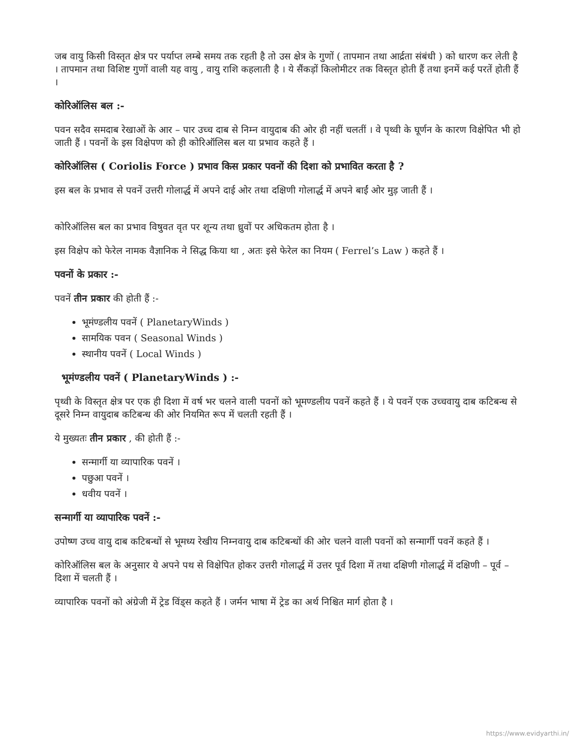जब वायु किसी विस्तृत क्षेत्र पर पर्याप्त लम्बे समय तक रहती है तो उस क्षेत्र के गुणों ( तापमान तथा आर्द्रता संबंधी ) को धारण कर लेती है । तापमान तथा विशिष्ट गुणों वाली यह वायु , वायु राशि कहलाती है । ये सैंकड़ों किलोमीटर तक विस्तृत होती हैं तथा इनमें कई परतें होती हैं ।
कोरिऑलिस बल :-
पवन सदैव समदाब रेखाओं के आर – पार उच्च दाब से निम्न वायुदाब की ओर ही नहीं चलतीं । वे पृथ्वी के घूर्णन के कारण विक्षेपित भी हो जाती हैं । पवनों के इस विक्षेपण को ही कोरिऑलिस बल या प्रभाव कहते हैं ।
कोरिऑलिस ( Coriolis Force ) प्रभाव किस प्रकार पवनों की दिशा को प्रभावित करता है ?
इस बल के प्रभाव से पवनें उत्तरी गोलार्द्ध में अपने दाई ओर तथा दक्षिणी गोलार्द्ध में अपने बाईं ओर मुड़ जाती हैं ।
कोरिऑलिस बल का प्रभाव विषुवत वृत पर शून्य तथा ध्रुवों पर अधिकतम होता है ।
इस विक्षेप को फेरेल नामक वैज्ञानिक ने सिद्ध किया था , अतः इसे फेरेल का नियम ( Ferrel’s Law ) कहते हैं ।
पवनों के प्रकार :-
पवनें तीन प्रकार की होती हैं :-
भूमंण्डलीय पवनें ( PlanetaryWinds )
सामयिक पवन ( Seasonal Winds )
स्थानीय पवनें ( Local Winds )
भूमंण्डलीय पवनें ( PlanetaryWinds ) :-
पृथ्वी के विस्तृत क्षेत्र पर एक ही दिशा में वर्ष भर चलने वाली पवनों को भूमण्डलीय पवनें कहते हैं । ये पवनें एक उच्चवायु दाब कटिबन्ध से दूसरे निम्न वायुदाब कटिबन्ध की ओर नियमित रूप में चलती रहती हैं ।
ये मुख्यतः तीन प्रकार , की होती हैं :-
सन्मार्गी या व्यापारिक पवनें ।
पछुआ पवनें ।
धवीय पवनें ।
सन्मार्गी या व्यापारिक पवनें :-
उपोष्ण उच्च वायु दाब कटिबन्धों से भूमध्य रेखीय निम्नवायु दाब कटिबन्धों की ओर चलने वाली पवनों को सन्मार्गी पवनें कहते हैं ।
कोरिऑलिस बल के अनुसार ये अपने पथ से विक्षेपित होकर उत्तरी गोलार्द्ध में उत्तर पूर्व दिशा में तथा दक्षिणी गोलार्द्ध में दक्षिणी – पूर्व – दिशा में चलती हैं ।
व्यापारिक पवनों को अंग्रेजी में ट्रेड विंड्स कहते हैं । जर्मन भाषा में ट्रेड का अर्थ निश्चित मार्ग होता है ।
https://www.evidyarthi.in/